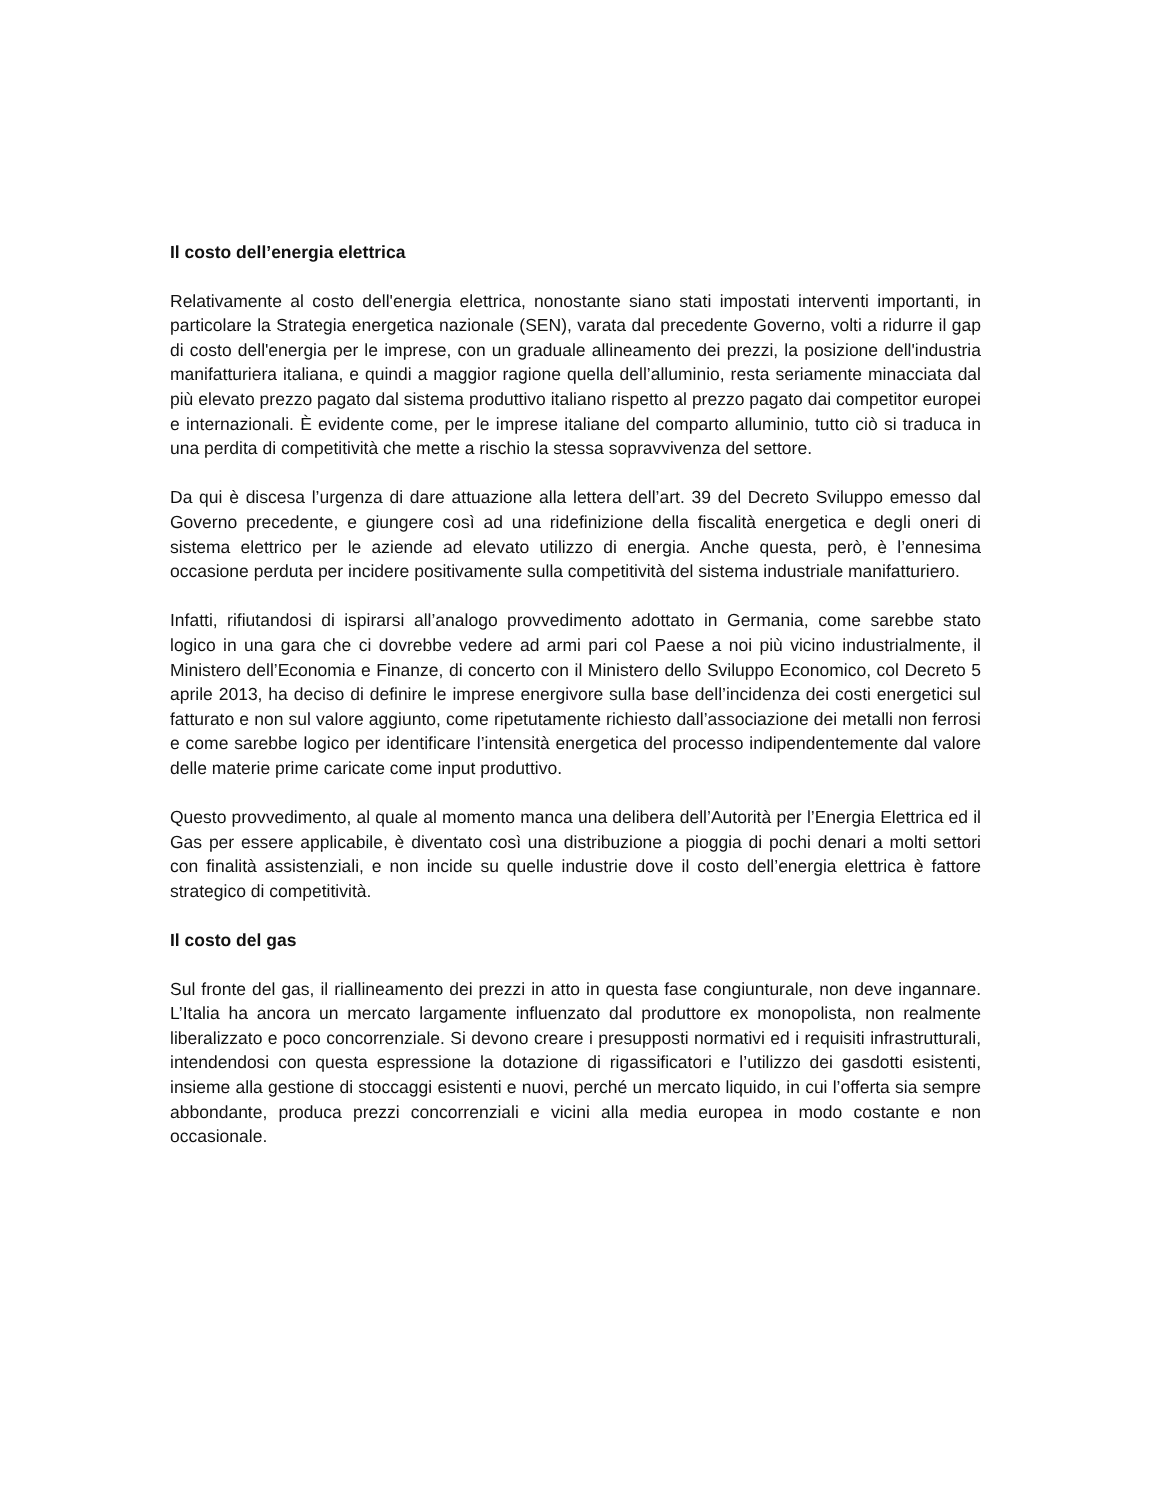Il costo dell’energia elettrica
Relativamente al costo dell'energia elettrica, nonostante siano stati impostati interventi importanti, in particolare la Strategia energetica nazionale (SEN), varata dal precedente Governo, volti a ridurre il gap di costo dell'energia per le imprese, con un graduale allineamento dei prezzi, la posizione dell'industria manifatturiera italiana, e quindi a maggior ragione quella dell’alluminio, resta seriamente minacciata dal più elevato prezzo pagato dal sistema produttivo italiano rispetto al prezzo pagato dai competitor europei e internazionali. È evidente come, per le imprese italiane del comparto alluminio, tutto ciò si traduca in una perdita di competitività che mette a rischio la stessa sopravvivenza del settore.
Da qui è discesa l’urgenza di dare attuazione alla lettera dell’art. 39 del Decreto Sviluppo emesso dal Governo precedente, e giungere così ad una ridefinizione della fiscalità energetica e degli oneri di sistema elettrico per le aziende ad elevato utilizzo di energia. Anche questa, però, è l’ennesima occasione perduta per incidere positivamente sulla competitività del sistema industriale manifatturiero.
Infatti, rifiutandosi di ispirarsi all’analogo provvedimento adottato in Germania, come sarebbe stato logico in una gara che ci dovrebbe vedere ad armi pari col Paese a noi più vicino industrialmente, il Ministero dell’Economia e Finanze, di concerto con il Ministero dello Sviluppo Economico, col Decreto 5 aprile 2013, ha deciso di definire le imprese energivore sulla base dell’incidenza dei costi energetici sul fatturato e non sul valore aggiunto, come ripetutamente richiesto dall’associazione dei metalli non ferrosi e come sarebbe logico per identificare l’intensità energetica del processo indipendentemente dal valore delle materie prime caricate come input produttivo.
Questo provvedimento, al quale al momento manca una delibera dell’Autorità per l’Energia Elettrica ed il Gas per essere applicabile, è diventato così una distribuzione a pioggia di pochi denari a molti settori con finalità assistenziali, e non incide su quelle industrie dove il costo dell’energia elettrica è fattore strategico di competitività.
Il costo del gas
Sul fronte del gas, il riallineamento dei prezzi in atto in questa fase congiunturale, non deve ingannare. L’Italia ha ancora un mercato largamente influenzato dal produttore ex monopolista, non realmente liberalizzato e poco concorrenziale. Si devono creare i presupposti normativi ed i requisiti infrastrutturali, intendendosi con questa espressione la dotazione di rigassificatori e l’utilizzo dei gasdotti esistenti, insieme alla gestione di stoccaggi esistenti e nuovi, perché un mercato liquido, in cui l’offerta sia sempre abbondante, produca prezzi concorrenziali e vicini alla media europea in modo costante e non occasionale.